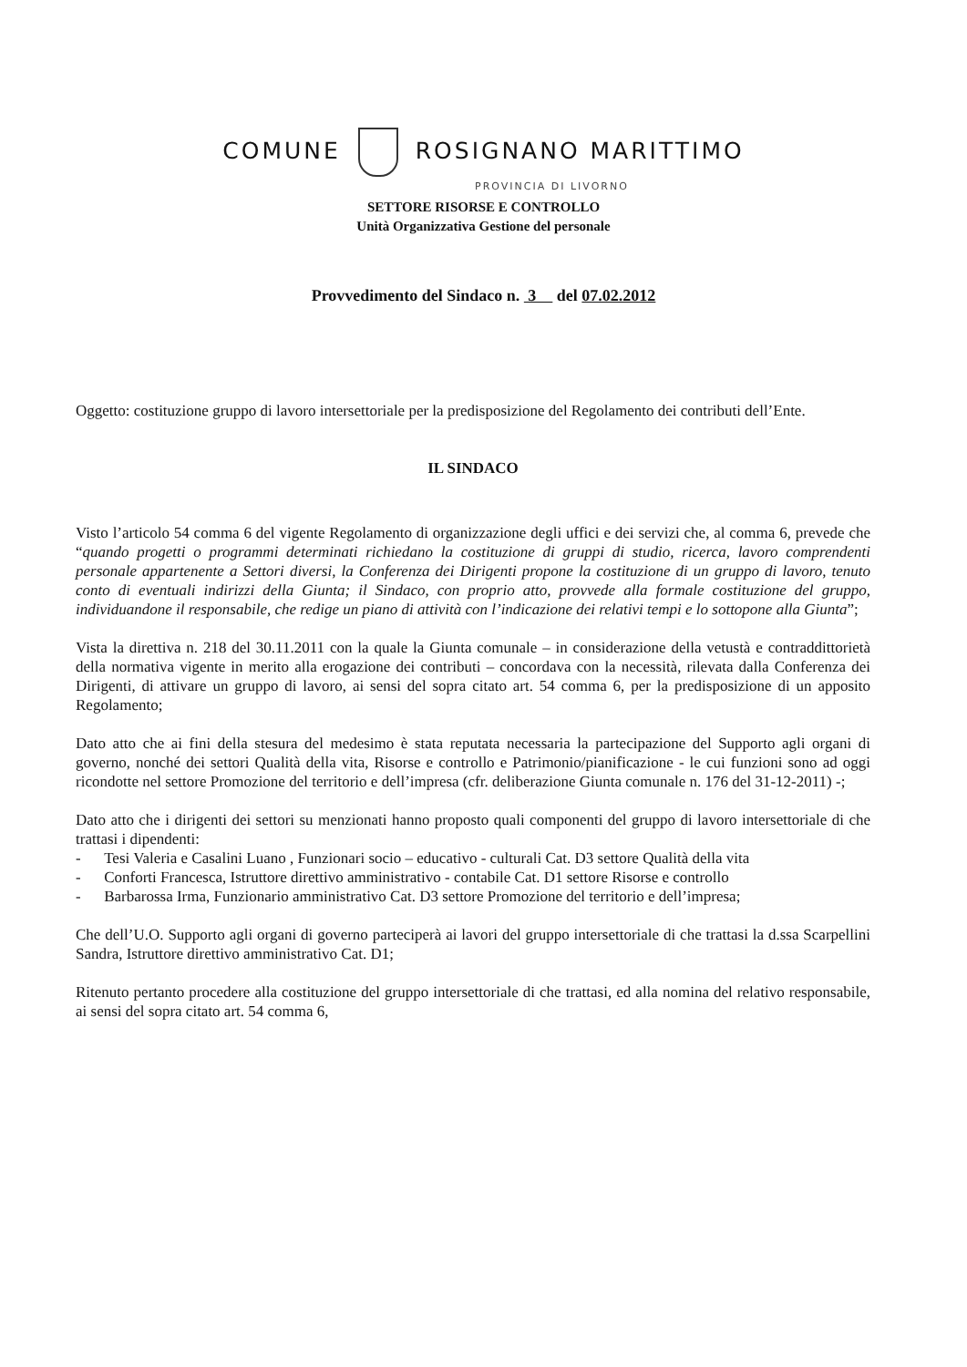COMUNE ROSIGNANO MARITTIMO
PROVINCIA DI LIVORNO
SETTORE RISORSE E CONTROLLO
Unità Organizzativa Gestione del personale
Provvedimento del Sindaco n. 3 del 07.02.2012
Oggetto: costituzione gruppo di lavoro intersettoriale per la predisposizione del Regolamento dei contributi dell’Ente.
IL SINDACO
Visto l’articolo 54 comma 6 del vigente Regolamento di organizzazione degli uffici e dei servizi che, al comma 6, prevede che “quando progetti o programmi determinati richiedano la costituzione di gruppi di studio, ricerca, lavoro comprendenti personale appartenente a Settori diversi, la Conferenza dei Dirigenti propone la costituzione di un gruppo di lavoro, tenuto conto di eventuali indirizzi della Giunta; il Sindaco, con proprio atto, provvede alla formale costituzione del gruppo, individuandone il responsabile, che redige un piano di attività con l’indicazione dei relativi tempi e lo sottopone alla Giunta”;
Vista la direttiva n. 218 del 30.11.2011 con la quale la Giunta comunale – in considerazione della vetustà e contraddittorietà della normativa vigente in merito alla erogazione dei contributi – concordava con la necessità, rilevata dalla Conferenza dei Dirigenti, di attivare un gruppo di lavoro, ai sensi del sopra citato art. 54 comma 6, per la predisposizione di un apposito Regolamento;
Dato atto che ai fini della stesura del medesimo è stata reputata necessaria la partecipazione del Supporto agli organi di governo, nonché dei settori Qualità della vita, Risorse e controllo e Patrimonio/pianificazione - le cui funzioni sono ad oggi ricondotte nel settore Promozione del territorio e dell’impresa (cfr. deliberazione Giunta comunale n. 176 del 31-12-2011) -;
Dato atto che i dirigenti dei settori su menzionati hanno proposto quali componenti del gruppo di lavoro intersettoriale di che trattasi i dipendenti:
- Tesi Valeria e Casalini Luano , Funzionari socio – educativo - culturali Cat. D3 settore Qualità della vita
- Conforti Francesca, Istruttore direttivo amministrativo - contabile Cat. D1 settore Risorse e controllo
- Barbarossa Irma, Funzionario amministrativo Cat. D3 settore Promozione del territorio e dell’impresa;
Che dell’U.O. Supporto agli organi di governo parteciperà ai lavori del gruppo intersettoriale di che trattasi la d.ssa Scarpellini Sandra, Istruttore direttivo amministrativo Cat. D1;
Ritenuto pertanto procedere alla costituzione del gruppo intersettoriale di che trattasi, ed alla nomina del relativo responsabile, ai sensi del sopra citato art. 54 comma 6,